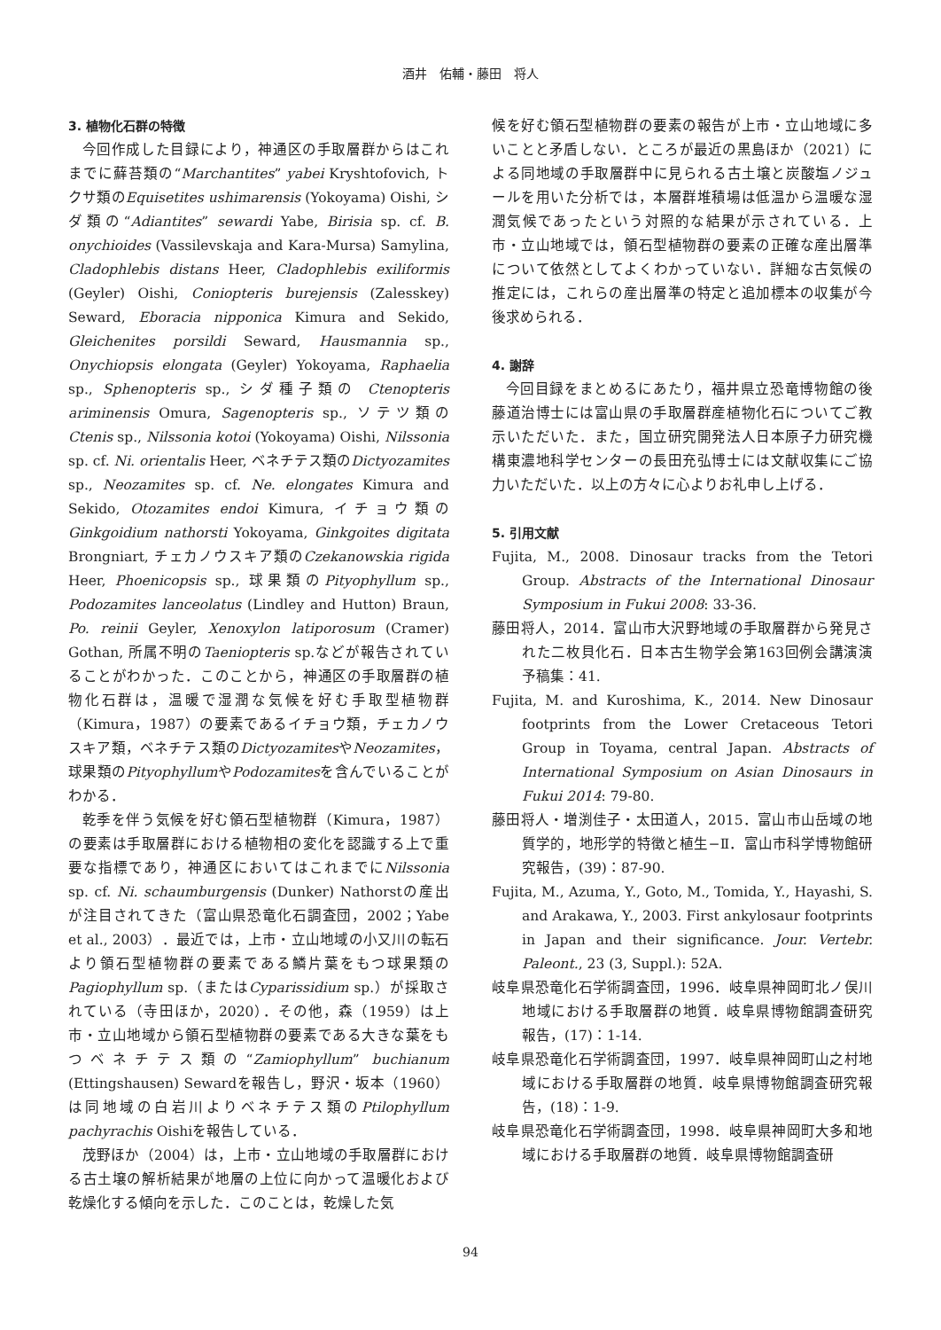酒井　佑輔・藤田　将人
3. 植物化石群の特徴
今回作成した目録により，神通区の手取層群からはこれまでに蘚苔類の“Marchantites” yabei Kryshtofovich, トクサ類のEquisetites ushimarensis (Yokoyama) Oishi, シダ類の“Adiantites” sewardi Yabe, Birisia sp. cf. B. onychioides (Vassilevskaja and Kara-Mursa) Samylina, Cladophlebis distans Heer, Cladophlebis exiliformis (Geyler) Oishi, Coniopteris burejensis (Zalesskey) Seward, Eboracia nipponica Kimura and Sekido, Gleichenites porsildi Seward, Hausmannia sp., Onychiopsis elongata (Geyler) Yokoyama, Raphaelia sp., Sphenopteris sp., シダ種子類の Ctenopteris ariminensis Omura, Sagenopteris sp., ソテツ類のCtenis sp., Nilssonia kotoi (Yokoyama) Oishi, Nilssonia sp. cf. Ni. orientalis Heer, ベネチテス類のDictyozamites sp., Neozamites sp. cf. Ne. elongates Kimura and Sekido, Otozamites endoi Kimura, イチョウ類のGinkgoidium nathorsti Yokoyama, Ginkgoites digitata Brongniart, チェカノウスキア類のCzekanowskia rigida Heer, Phoenicopsis sp., 球果類のPityophyllum sp., Podozamites lanceolatus (Lindley and Hutton) Braun, Po. reinii Geyler, Xenoxylon latiporosum (Cramer) Gothan, 所属不明のTaeniopteris sp.などが報告されていることがわかった．このことから，神通区の手取層群の植物化石群は，温暖で湿潤な気候を好む手取型植物群（Kimura，1987）の要素であるイチョウ類，チェカノウスキア類，ベネチテス類のDictyozamitesやNeozamites，球果類のPityophyllumやPodozamitesを含んでいることがわかる．
乾季を伴う気候を好む領石型植物群（Kimura，1987）の要素は手取層群における植物相の変化を認識する上で重要な指標であり，神通区においてはこれまでにNilssonia sp. cf. Ni. schaumburgensis (Dunker) Nathorstの産出が注目されてきた（富山県恐竜化石調査団，2002；Yabe et al., 2003）．最近では，上市・立山地域の小又川の転石より領石型植物群の要素である鱗片葉をもつ球果類のPagiophyllum sp.（またはCyparissidium sp.）が採取されている（寺田ほか，2020）．その他，森（1959）は上市・立山地域から領石型植物群の要素である大きな葉をもつベネチテス類の“Zamiophyllum” buchianum (Ettingshausen) Sewardを報告し，野沢・坂本（1960）は同地域の白岩川よりベネチテス類のPtilophyllum pachyrachis Oishiを報告している．
茂野ほか（2004）は，上市・立山地域の手取層群における古土壌の解析結果が地層の上位に向かって温暖化および乾燥化する傾向を示した．このことは，乾燥した気
候を好む領石型植物群の要素の報告が上市・立山地域に多いことと矛盾しない．ところが最近の黒島ほか（2021）による同地域の手取層群中に見られる古土壌と炭酸塩ノジュールを用いた分析では，本層群堆積場は低温から温暖な湿潤気候であったという対照的な結果が示されている．上市・立山地域では，領石型植物群の要素の正確な産出層準について依然としてよくわかっていない．詳細な古気候の推定には，これらの産出層準の特定と追加標本の収集が今後求められる．
4. 謝辞
今回目録をまとめるにあたり，福井県立恐竜博物館の後藤道治博士には富山県の手取層群産植物化石についてご教示いただいた．また，国立研究開発法人日本原子力研究機構東濃地科学センターの長田充弘博士には文献収集にご協力いただいた．以上の方々に心よりお礼申し上げる．
5. 引用文献
Fujita, M., 2008. Dinosaur tracks from the Tetori Group. Abstracts of the International Dinosaur Symposium in Fukui 2008: 33-36.
藤田将人，2014．富山市大沢野地域の手取層群から発見された二枚貝化石．日本古生物学会第163回例会講演演予稿集：41.
Fujita, M. and Kuroshima, K., 2014. New Dinosaur footprints from the Lower Cretaceous Tetori Group in Toyama, central Japan. Abstracts of International Symposium on Asian Dinosaurs in Fukui 2014: 79-80.
藤田将人・増渕佳子・太田道人，2015．富山市山岳域の地質学的，地形学的特徴と植生−Ⅱ．富山市科学博物館研究報告，(39)：87-90.
Fujita, M., Azuma, Y., Goto, M., Tomida, Y., Hayashi, S. and Arakawa, Y., 2003. First ankylosaur footprints in Japan and their significance. Jour. Vertebr. Paleont., 23 (3, Suppl.): 52A.
岐阜県恐竜化石学術調査団，1996．岐阜県神岡町北ノ俣川地域における手取層群の地質．岐阜県博物館調査研究報告，(17)：1-14.
岐阜県恐竜化石学術調査団，1997．岐阜県神岡町山之村地域における手取層群の地質．岐阜県博物館調査研究報告，(18)：1-9.
岐阜県恐竜化石学術調査団，1998．岐阜県神岡町大多和地域における手取層群の地質．岐阜県博物館調査研
94